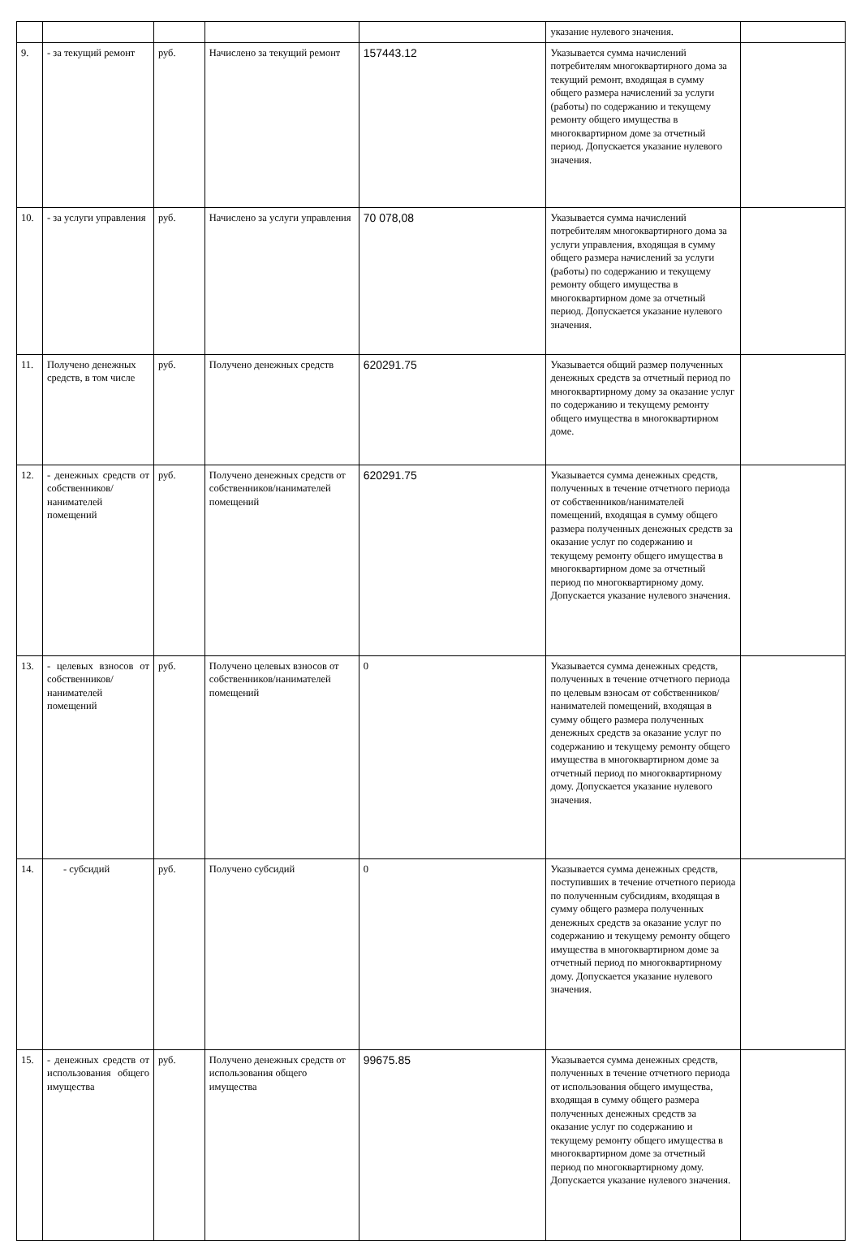| | | | | | указание нулевого значения. | |
| 9. | - за текущий ремонт | руб. | Начислено за текущий ремонт | 157443.12 | Указывается сумма начислений потребителям многоквартирного дома за текущий ремонт, входящая в сумму общего размера начислений за услуги (работы) по содержанию и текущему ремонту общего имущества в многоквартирном доме за отчетный период. Допускается указание нулевого значения. | |
| 10. | - за услуги управления | руб. | Начислено за услуги управления | 70 078,08 | Указывается сумма начислений потребителям многоквартирного дома за услуги управления, входящая в сумму общего размера начислений за услуги (работы) по содержанию и текущему ремонту общего имущества в многоквартирном доме за отчетный период. Допускается указание нулевого значения. | |
| 11. | Получено денежных средств, в том числе | руб. | Получено денежных средств | 620291.75 | Указывается общий размер полученных денежных средств за отчетный период по многоквартирному дому за оказание услуг по содержанию и текущему ремонту общего имущества в многоквартирном доме. | |
| 12. | - денежных средств от собственников/ нанимателей помещений | руб. | Получено денежных средств от собственников/нанимателей помещений | 620291.75 | Указывается сумма денежных средств, полученных в течение отчетного периода от собственников/нанимателей помещений, входящая в сумму общего размера полученных денежных средств за оказание услуг по содержанию и текущему ремонту общего имущества в многоквартирном доме за отчетный период по многоквартирному дому. Допускается указание нулевого значения. | |
| 13. | - целевых взносов от собственников/ нанимателей помещений | руб. | Получено целевых взносов от собственников/нанимателей помещений | 0 | Указывается сумма денежных средств, полученных в течение отчетного периода по целевым взносам от собственников/ нанимателей помещений, входящая в сумму общего размера полученных денежных средств за оказание услуг по содержанию и текущему ремонту общего имущества в многоквартирном доме за отчетный период по многоквартирному дому. Допускается указание нулевого значения. | |
| 14. | - субсидий | руб. | Получено субсидий | 0 | Указывается сумма денежных средств, поступивших в течение отчетного периода по полученным субсидиям, входящая в сумму общего размера полученных денежных средств за оказание услуг по содержанию и текущему ремонту общего имущества в многоквартирном доме за отчетный период по многоквартирному дому. Допускается указание нулевого значения. | |
| 15. | - денежных средств от использования общего имущества | руб. | Получено денежных средств от использования общего имущества | 99675.85 | Указывается сумма денежных средств, полученных в течение отчетного периода от использования общего имущества, входящая в сумму общего размера полученных денежных средств за оказание услуг по содержанию и текущему ремонту общего имущества в многоквартирном доме за отчетный период по многоквартирному дому. Допускается указание нулевого значения. | |